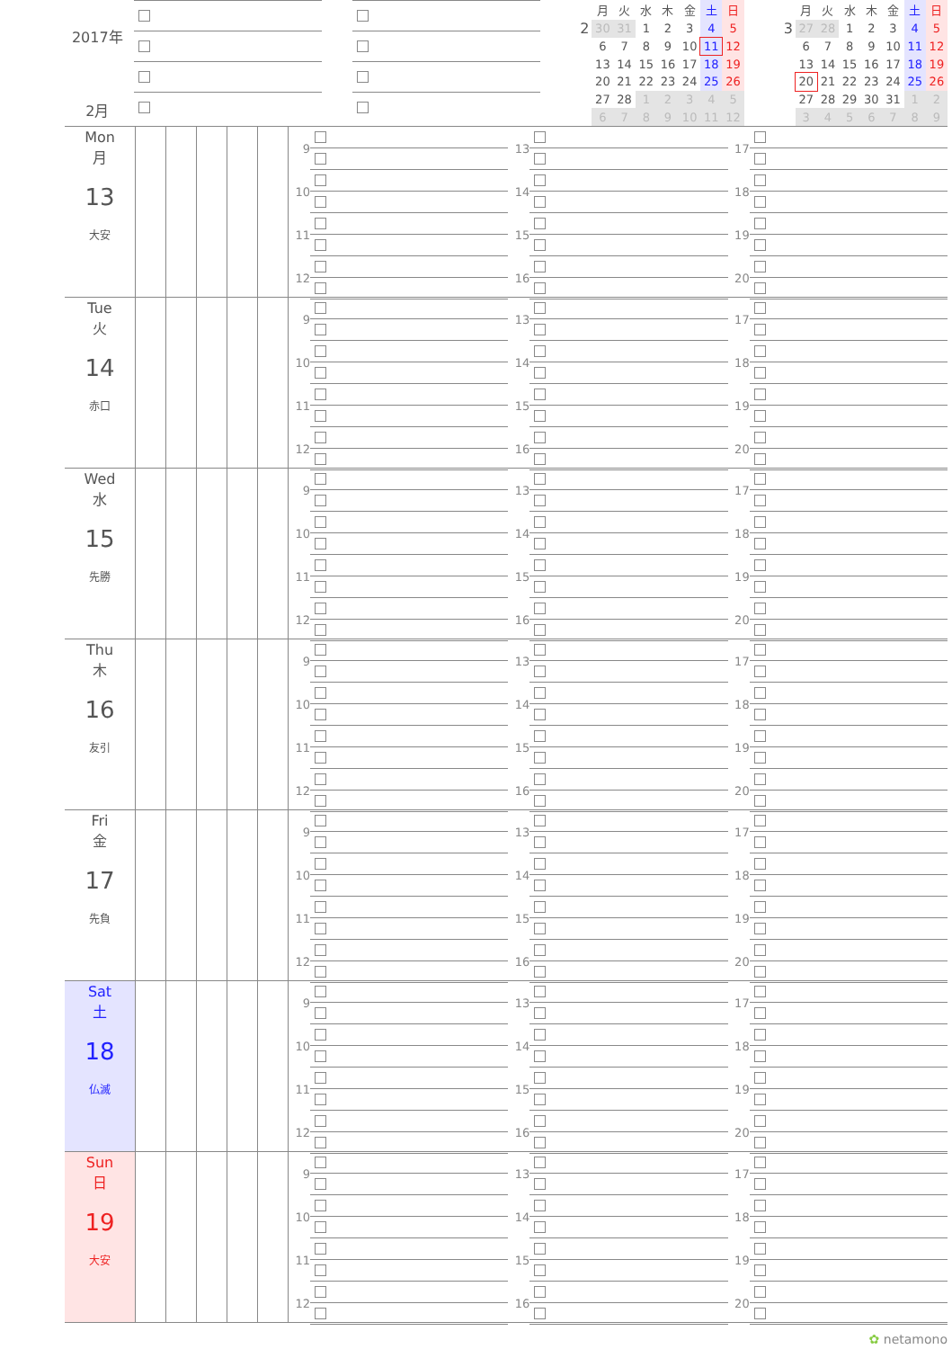2017年
2月
2
| 月 | 火 | 水 | 木 | 金 | 土 | 日 |
| --- | --- | --- | --- | --- | --- | --- |
| 30 | 31 | 1 | 2 | 3 | 4 | 5 |
| 6 | 7 | 8 | 9 | 10 | 11 | 12 |
| 13 | 14 | 15 | 16 | 17 | 18 | 19 |
| 20 | 21 | 22 | 23 | 24 | 25 | 26 |
| 27 | 28 | 1 | 2 | 3 | 4 | 5 |
| 6 | 7 | 8 | 9 | 10 | 11 | 12 |
3
| 月 | 火 | 水 | 木 | 金 | 土 | 日 |
| --- | --- | --- | --- | --- | --- | --- |
| 27 | 28 | 1 | 2 | 3 | 4 | 5 |
| 6 | 7 | 8 | 9 | 10 | 11 | 12 |
| 13 | 14 | 15 | 16 | 17 | 18 | 19 |
| 20 | 21 | 22 | 23 | 24 | 25 | 26 |
| 27 | 28 | 29 | 30 | 31 | 1 | 2 |
| 3 | 4 | 5 | 6 | 7 | 8 | 9 |
Mon
月
13
大安
9
10
11
12
13
14
15
16
17
18
19
20
Tue
火
14
赤口
9
10
11
12
13
14
15
16
17
18
19
20
Wed
水
15
先勝
9
10
11
12
13
14
15
16
17
18
19
20
Thu
木
16
友引
9
10
11
12
13
14
15
16
17
18
19
20
Fri
金
17
先負
9
10
11
12
13
14
15
16
17
18
19
20
Sat
土
18
仏滅
9
10
11
12
13
14
15
16
17
18
19
20
Sun
日
19
大安
9
10
11
12
13
14
15
16
17
18
19
20
✿ netamono